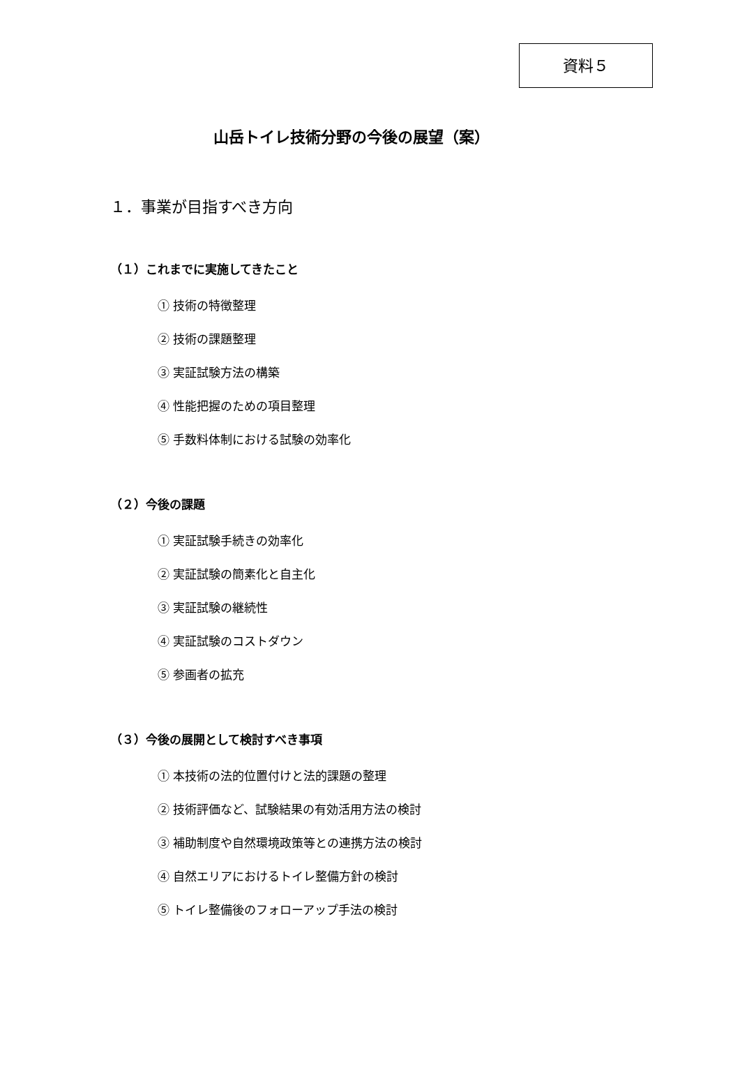資料５
山岳トイレ技術分野の今後の展望（案）
１．事業が目指すべき方向
（１）これまでに実施してきたこと
① 技術の特徴整理
② 技術の課題整理
③ 実証試験方法の構築
④ 性能把握のための項目整理
⑤ 手数料体制における試験の効率化
（２）今後の課題
① 実証試験手続きの効率化
② 実証試験の簡素化と自主化
③ 実証試験の継続性
④ 実証試験のコストダウン
⑤ 参画者の拡充
（３）今後の展開として検討すべき事項
① 本技術の法的位置付けと法的課題の整理
② 技術評価など、試験結果の有効活用方法の検討
③ 補助制度や自然環境政策等との連携方法の検討
④ 自然エリアにおけるトイレ整備方針の検討
⑤ トイレ整備後のフォローアップ手法の検討